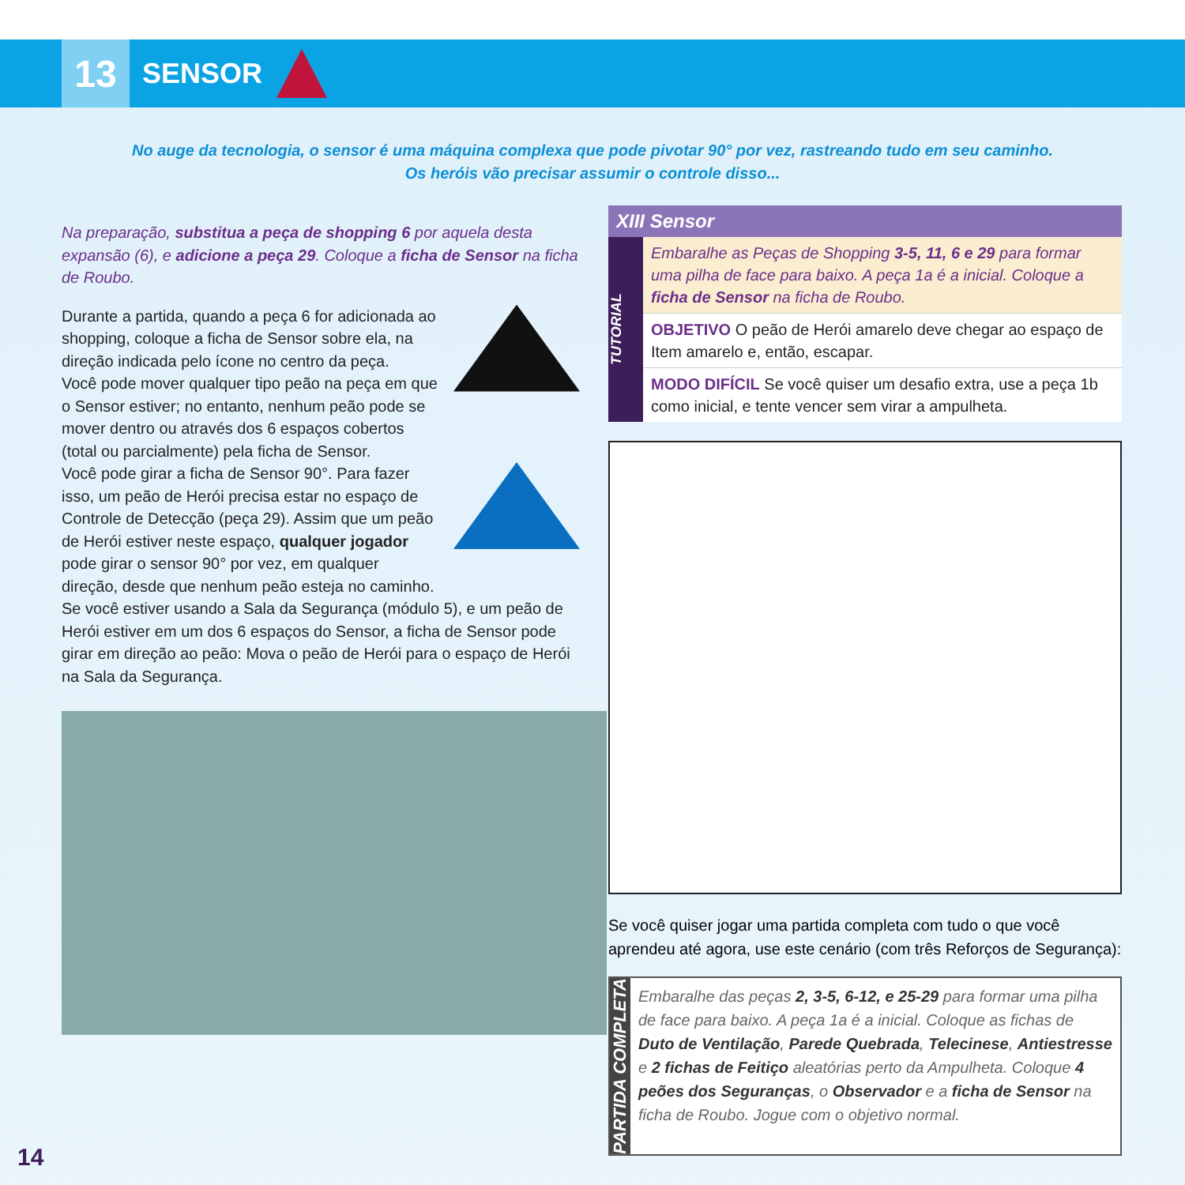13
SENSOR
No auge da tecnologia, o sensor é uma máquina complexa que pode pivotar 90° por vez, rastreando tudo em seu caminho.
Os heróis vão precisar assumir o controle disso...
Na preparação, substitua a peça de shopping 6 por aquela desta expansão (6), e adicione a peça 29. Coloque a ficha de Sensor na ficha de Roubo.
Durante a partida, quando a peça 6 for adicionada ao shopping, coloque a ficha de Sensor sobre ela, na direção indicada pelo ícone no centro da peça.
Você pode mover qualquer tipo peão na peça em que o Sensor estiver; no entanto, nenhum peão pode se mover dentro ou através dos 6 espaços cobertos (total ou parcialmente) pela ficha de Sensor.
Você pode girar a ficha de Sensor 90°. Para fazer isso, um peão de Herói precisa estar no espaço de Controle de Detecção (peça 29). Assim que um peão de Herói estiver neste espaço, qualquer jogador pode girar o sensor 90° por vez, em qualquer direção, desde que nenhum peão esteja no caminho.
Se você estiver usando a Sala da Segurança (módulo 5), e um peão de Herói estiver em um dos 6 espaços do Sensor, a ficha de Sensor pode girar em direção ao peão: Mova o peão de Herói para o espaço de Herói na Sala da Segurança.
XIII Sensor
TUTORIAL
Embaralhe as Peças de Shopping 3-5, 11, 6 e 29 para formar uma pilha de face para baixo. A peça 1a é a inicial. Coloque a ficha de Sensor na ficha de Roubo.
OBJETIVO O peão de Herói amarelo deve chegar ao espaço de Item amarelo e, então, escapar.
MODO DIFÍCIL Se você quiser um desafio extra, use a peça 1b como inicial, e tente vencer sem virar a ampulheta.
Se você quiser jogar uma partida completa com tudo o que você aprendeu até agora, use este cenário (com três Reforços de Segurança):
PARTIDA COMPLETA
Embaralhe das peças 2, 3-5, 6-12, e 25-29 para formar uma pilha de face para baixo. A peça 1a é a inicial. Coloque as fichas de Duto de Ventilação, Parede Quebrada, Telecinese, Antiestresse e 2 fichas de Feitiço aleatórias perto da Ampulheta. Coloque 4 peões dos Seguranças, o Observador e a ficha de Sensor na ficha de Roubo. Jogue com o objetivo normal.
14